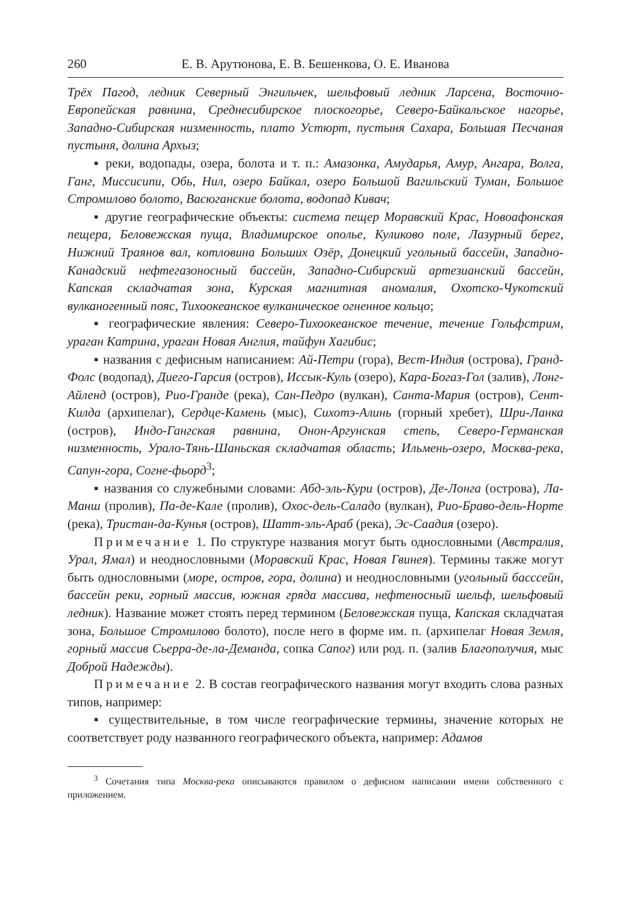260 Е. В. Арутюнова, Е. В. Бешенкова, О. Е. Иванова
Трёх Пагод, ледник Северный Энгильчек, шельфовый ледник Ларсена, Восточно-Европейская равнина, Среднесибирское плоскогорье, Северо-Байкальское нагорье, Западно-Сибирская низменность, плато Устюрт, пустыня Сахара, Большая Песчаная пустыня, долина Архыз;
▪ реки, водопады, озера, болота и т. п.: Амазонка, Амударья, Амур, Ангара, Волга, Ганг, Миссисипи, Обь, Нил, озеро Байкал, озеро Большой Вагильский Туман, Большое Стромилово болото, Васюганские болота, водопад Кивач;
▪ другие географические объекты: система пещер Моравский Крас, Новоафонская пещера, Беловежская пуща, Владимирское ополье, Куликово поле, Лазурный берег, Нижний Траянов вал, котловина Больших Озёр, Донецкий угольный бассейн, Западно-Канадский нефтегазоносный бассейн, Западно-Сибирский артезианский бассейн, Капская складчатая зона, Курская магнитная аномалия, Охотско-Чукотский вулканогенный пояс, Тихоокеанское вулканическое огненное кольцо;
▪ географические явления: Северо-Тихоокеанское течение, течение Гольфстрим, ураган Катрина, ураган Новая Англия, тайфун Хагибис;
▪ названия с дефисным написанием: Ай-Петри (гора), Вест-Индия (острова), Гранд-Фолс (водопад), Диего-Гарсия (остров), Иссык-Куль (озеро), Кара-Богаз-Гол (залив), Лонг-Айленд (остров), Рио-Гранде (река), Сан-Педро (вулкан), Санта-Мария (остров), Сент-Килда (архипелаг), Сердце-Камень (мыс), Сихотэ-Алинь (горный хребет), Шри-Ланка (остров), Индо-Гангская равнина, Онон-Аргунская степь, Северо-Германская низменность, Урало-Тянь-Шаньская складчатая область; Ильмень-озеро, Москва-река, Сапун-гора, Согне-фьорд<sup>3</sup>;
▪ названия со служебными словами: Абд-эль-Кури (остров), Де-Лонга (острова), Ла-Манш (пролив), Па-де-Кале (пролив), Охос-дель-Саладо (вулкан), Рио-Браво-дель-Норте (река), Тристан-да-Кунья (остров), Шатт-эль-Араб (река), Эс-Саадия (озеро).
Примечание 1. По структуре названия могут быть однословными (Австралия, Урал, Ямал) и неоднословными (Моравский Крас, Новая Гвинея). Термины также могут быть однословными (море, остров, гора, долина) и неоднословными (угольный басссейн, бассейн реки, горный массив, южная гряда массива, нефтеносный шельф, шельфовый ледник). Название может стоять перед термином (Беловежская пуща, Капская складчатая зона, Большое Стромилово болото), после него в форме им. п. (архипелаг Новая Земля, горный массив Сьерра-де-ла-Деманда, сопка Сапог) или род. п. (залив Благополучия, мыс Доброй Надежды).
Примечание 2. В состав географического названия могут входить слова разных типов, например:
▪ существительные, в том числе географические термины, значение которых не соответствует роду названного географического объекта, например: Адамов
<sup>3</sup> Сочетания типа Москва-река описываются правилом о дефисном написании имени собственного с приложением.